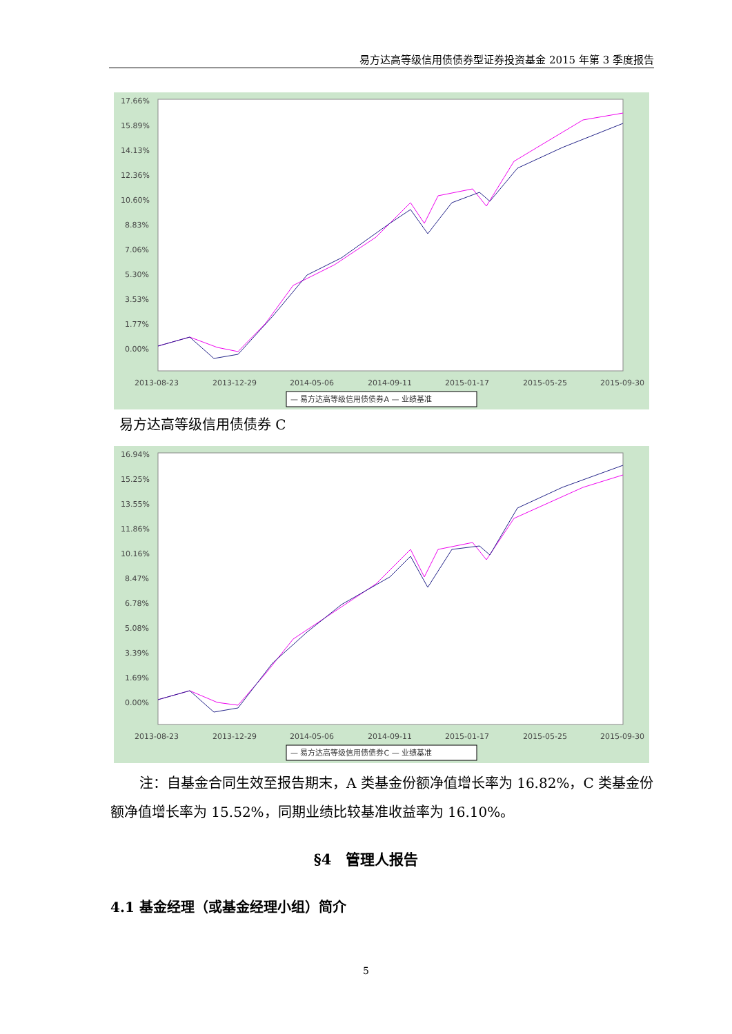易方达高等级信用债债券型证券投资基金 2015 年第 3 季度报告
17.66%
15.89%
14.13%
12.36%
10.60%
8.83%
7.06%
5.30%
3.53%
1.77%
0.00%
2013-08-23
2013-12-29
2014-05-06
2014-09-11
2015-01-17
2015-05-25
2015-09-30
— 易方达高等级信用债债券A — 业绩基准
易方达高等级信用债债券 C
16.94%
15.25%
13.55%
11.86%
10.16%
8.47%
6.78%
5.08%
3.39%
1.69%
0.00%
2013-08-23
2013-12-29
2014-05-06
2014-09-11
2015-01-17
2015-05-25
2015-09-30
— 易方达高等级信用债债券C — 业绩基准
注：自基金合同生效至报告期末，A 类基金份额净值增长率为 16.82%，C 类基金份额净值增长率为 15.52%，同期业绩比较基准收益率为 16.10%。
§4　管理人报告
4.1 基金经理（或基金经理小组）简介
5